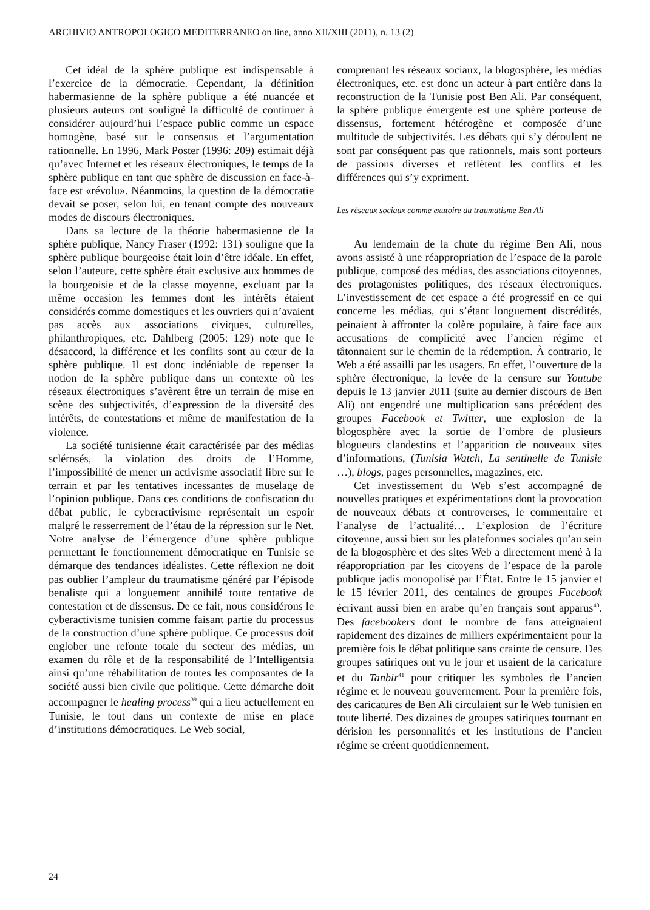ARCHIVIO ANTROPOLOGICO MEDITERRANEO on line, anno XII/XIII (2011), n. 13 (2)
Cet idéal de la sphère publique est indispensable à l’exercice de la démocratie. Cependant, la définition habermasienne de la sphère publique a été nuancée et plusieurs auteurs ont souligné la difficulté de continuer à considérer aujourd’hui l’espace public comme un espace homogène, basé sur le consensus et l’argumentation rationnelle. En 1996, Mark Poster (1996: 209) estimait déjà qu’avec Internet et les réseaux électroniques, le temps de la sphère publique en tant que sphère de discussion en face-à-face est «révolu». Néanmoins, la question de la démocratie devait se poser, selon lui, en tenant compte des nouveaux modes de discours électroniques.
Dans sa lecture de la théorie habermasienne de la sphère publique, Nancy Fraser (1992: 131) souligne que la sphère publique bourgeoise était loin d’être idéale. En effet, selon l’auteure, cette sphère était exclusive aux hommes de la bourgeoisie et de la classe moyenne, excluant par la même occasion les femmes dont les intérêts étaient considérés comme domestiques et les ouvriers qui n’avaient pas accès aux associations civiques, culturelles, philanthropiques, etc. Dahlberg (2005: 129) note que le désaccord, la différence et les conflits sont au cœur de la sphère publique. Il est donc indéniable de repenser la notion de la sphère publique dans un contexte où les réseaux électroniques s’avèrent être un terrain de mise en scène des subjectivités, d’expression de la diversité des intérêts, de contestations et même de manifestation de la violence.
La société tunisienne était caractérisée par des médias sclérosés, la violation des droits de l’Homme, l’impossibilité de mener un activisme associatif libre sur le terrain et par les tentatives incessantes de muselage de l’opinion publique. Dans ces conditions de confiscation du débat public, le cyberactivisme représentait un espoir malgré le resserrement de l’étau de la répression sur le Net. Notre analyse de l’émergence d’une sphère publique permettant le fonctionnement démocratique en Tunisie se démarque des tendances idéalistes. Cette réflexion ne doit pas oublier l’ampleur du traumatisme généré par l’épisode benaliste qui a longuement annihilé toute tentative de contestation et de dissensus. De ce fait, nous considérons le cyberactivisme tunisien comme faisant partie du processus de la construction d’une sphère publique. Ce processus doit englober une refonte totale du secteur des médias, un examen du rôle et de la responsabilité de l’Intelligentsia ainsi qu’une réhabilitation de toutes les composantes de la société aussi bien civile que politique. Cette démarche doit accompagner le healing process<sup>39</sup> qui a lieu actuellement en Tunisie, le tout dans un contexte de mise en place d’institutions démocratiques. Le Web social,
comprenant les réseaux sociaux, la blogosphère, les médias électroniques, etc. est donc un acteur à part entière dans la reconstruction de la Tunisie post Ben Ali. Par conséquent, la sphère publique émergente est une sphère porteuse de dissensus, fortement hétérogène et composée d’une multitude de subjectivités. Les débats qui s’y déroulent ne sont par conséquent pas que rationnels, mais sont porteurs de passions diverses et reflètent les conflits et les différences qui s’y expriment.
Les réseaux sociaux comme exutoire du traumatisme Ben Ali
Au lendemain de la chute du régime Ben Ali, nous avons assisté à une réappropriation de l’espace de la parole publique, composé des médias, des associations citoyennes, des protagonistes politiques, des réseaux électroniques. L’investissement de cet espace a été progressif en ce qui concerne les médias, qui s’étant longuement discrédités, peinaient à affronter la colère populaire, à faire face aux accusations de complicité avec l’ancien régime et tâtonnaient sur le chemin de la rédemption. À contrario, le Web a été assailli par les usagers. En effet, l’ouverture de la sphère électronique, la levée de la censure sur Youtube depuis le 13 janvier 2011 (suite au dernier discours de Ben Ali) ont engendré une multiplication sans précédent des groupes Facebook et Twitter, une explosion de la blogosphère avec la sortie de l’ombre de plusieurs blogueurs clandestins et l’apparition de nouveaux sites d’informations, (Tunisia Watch, La sentinelle de Tunisie …), blogs, pages personnelles, magazines, etc.
Cet investissement du Web s’est accompagné de nouvelles pratiques et expérimentations dont la provocation de nouveaux débats et controverses, le commentaire et l’analyse de l’actualité… L’explosion de l’écriture citoyenne, aussi bien sur les plateformes sociales qu’au sein de la blogosphère et des sites Web a directement mené à la réappropriation par les citoyens de l’espace de la parole publique jadis monopolisé par l’État. Entre le 15 janvier et le 15 février 2011, des centaines de groupes Facebook écrivant aussi bien en arabe qu’en français sont apparus<sup>40</sup>. Des facebookers dont le nombre de fans atteignaient rapidement des dizaines de milliers expérimentaient pour la première fois le débat politique sans crainte de censure. Des groupes satiriques ont vu le jour et usaient de la caricature et du Tanbir<sup>41</sup> pour critiquer les symboles de l’ancien régime et le nouveau gouvernement. Pour la première fois, des caricatures de Ben Ali circulaient sur le Web tunisien en toute liberté. Des dizaines de groupes satiriques tournant en dérision les personnalités et les institutions de l’ancien régime se créent quotidiennement.
24